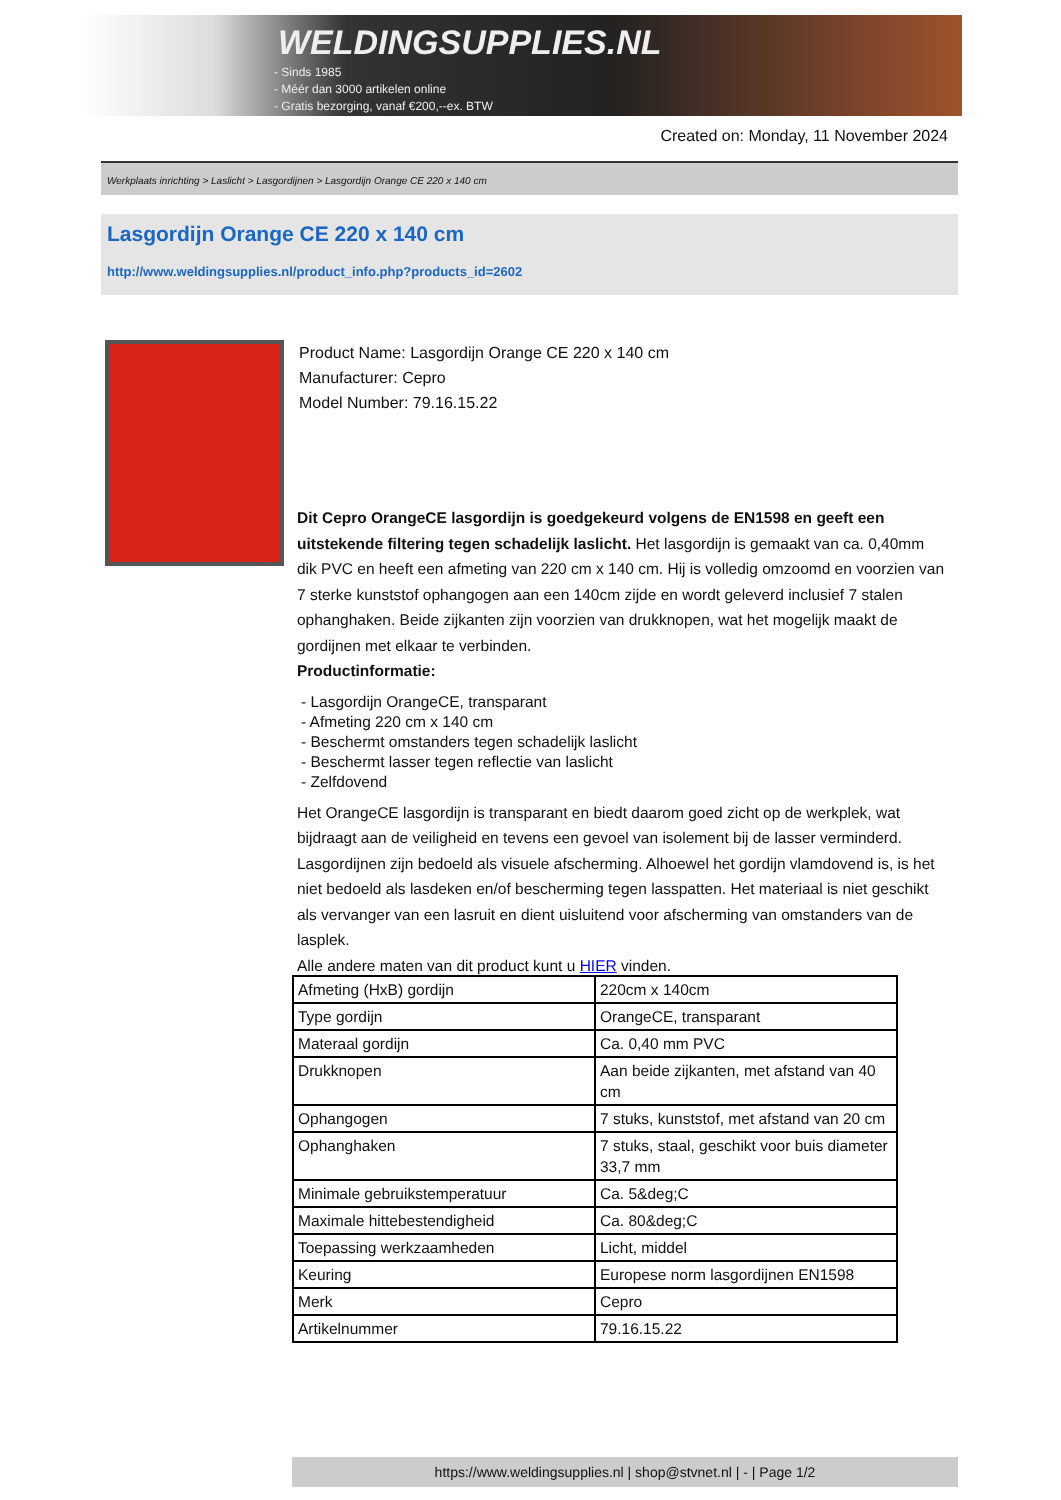WELDINGSUPPLIES.NL
- Sinds 1985
- Méér dan 3000 artikelen online
- Gratis bezorging, vanaf €200,--ex. BTW
Created on: Monday, 11 November 2024
Werkplaats inrichting > Laslicht > Lasgordijnen > Lasgordijn Orange CE 220 x 140 cm
Lasgordijn Orange CE 220 x 140 cm
http://www.weldingsupplies.nl/product_info.php?products_id=2602
Product Name: Lasgordijn Orange CE 220 x 140 cm
Manufacturer: Cepro
Model Number: 79.16.15.22
Dit Cepro OrangeCE lasgordijn is goedgekeurd volgens de EN1598 en geeft een uitstekende filtering tegen schadelijk laslicht. Het lasgordijn is gemaakt van ca. 0,40mm dik PVC en heeft een afmeting van 220 cm x 140 cm. Hij is volledig omzoomd en voorzien van 7 sterke kunststof ophangogen aan een 140cm zijde en wordt geleverd inclusief 7 stalen ophanghaken. Beide zijkanten zijn voorzien van drukknopen, wat het mogelijk maakt de gordijnen met elkaar te verbinden.
Productinformatie:
- Lasgordijn OrangeCE, transparant
- Afmeting 220 cm x 140 cm
- Beschermt omstanders tegen schadelijk laslicht
- Beschermt lasser tegen reflectie van laslicht
- Zelfdovend
Het OrangeCE lasgordijn is transparant en biedt daarom goed zicht op de werkplek, wat bijdraagt aan de veiligheid en tevens een gevoel van isolement bij de lasser verminderd.
Lasgordijnen zijn bedoeld als visuele afscherming. Alhoewel het gordijn vlamdovend is, is het niet bedoeld als lasdeken en/of bescherming tegen lasspatten. Het materiaal is niet geschikt als vervanger van een lasruit en dient uisluitend voor afscherming van omstanders van de lasplek.
Alle andere maten van dit product kunt u HIER vinden.
| Afmeting (HxB) gordijn | 220cm x 140cm |
| Type gordijn | OrangeCE, transparant |
| Materaal gordijn | Ca. 0,40 mm PVC |
| Drukknopen | Aan beide zijkanten, met afstand van 40 cm |
| Ophangogen | 7 stuks, kunststof, met afstand van 20 cm |
| Ophanghaken | 7 stuks, staal, geschikt voor buis diameter 33,7 mm |
| Minimale gebruikstemperatuur | Ca. 5&deg;C |
| Maximale hittebestendigheid | Ca. 80&deg;C |
| Toepassing werkzaamheden | Licht, middel |
| Keuring | Europese norm lasgordijnen EN1598 |
| Merk | Cepro |
| Artikelnummer | 79.16.15.22 |
https://www.weldingsupplies.nl | shop@stvnet.nl | - | Page 1/2